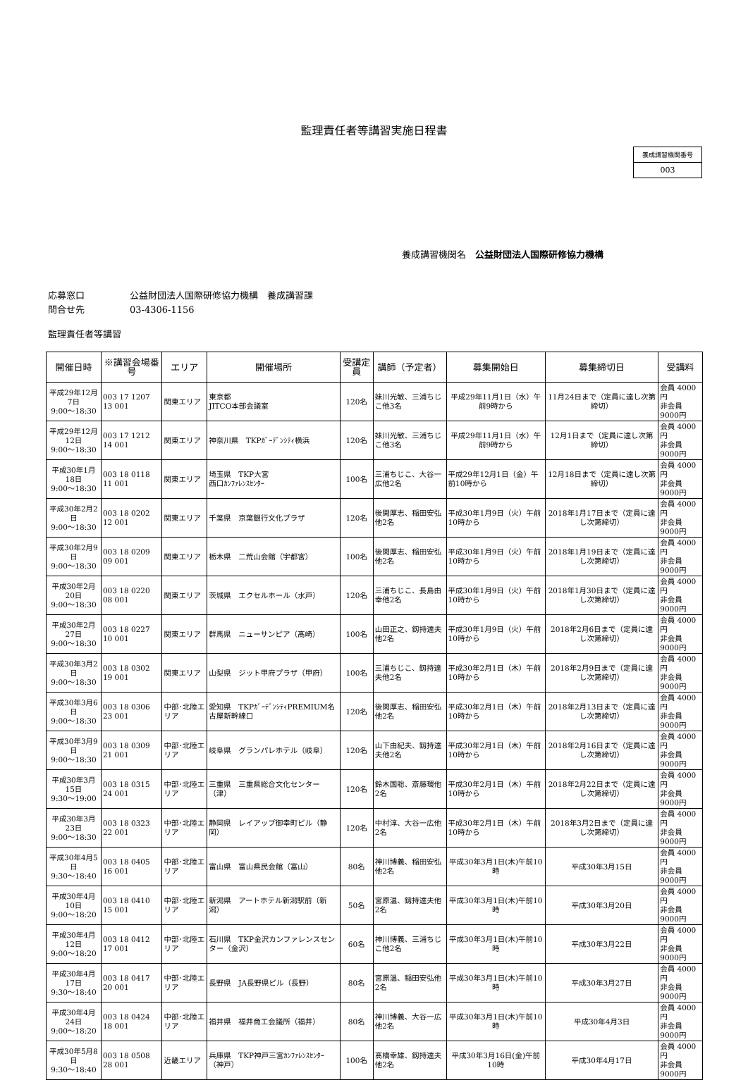監理責任者等講習実施日程書
養成講習機関番号
003
養成講習機関名　公益財団法人国際研修協力機構
応募窓口 公益財団法人国際研修協力機構　養成講習課
問合せ先 03-4306-1156
監理責任者等講習
| 開催日時 | ※講習会場番号 | エリア | 開催場所 | 受講定員 | 講師（予定者） | 募集開始日 | 募集締切日 | 受講料 |
| --- | --- | --- | --- | --- | --- | --- | --- | --- |
| 平成29年12月7日 9:00～18:30 | 003 17 1207 13 001 | 関東エリア | 東京都 JITCO本部会議室 | 120名 | 妹川光敏、三浦ちじこ他3名 | 平成29年11月1日（水）午前9時から | 11月24日まで（定員に達し次第締切） | 会員 4000円 非会員 9000円 |
| 平成29年12月12日 9:00～18:30 | 003 17 1212 14 001 | 関東エリア | 神奈川県 TKPｶﾞｰﾃﾞﾝｼﾃｨ横浜 | 120名 | 妹川光敏、三浦ちじこ他3名 | 平成29年11月1日（水）午前9時から | 12月1日まで（定員に達し次第締切） | 会員 4000円 非会員 9000円 |
| 平成30年1月18日 9:00～18:30 | 003 18 0118 11 001 | 関東エリア | 埼玉県 TKP大宮 西口ｶﾝﾌｧﾚﾝｽｾﾝﾀｰ | 100名 | 三浦ちじこ、大谷一広他2名 | 平成29年12月1日（金）午前10時から | 12月18日まで（定員に達し次第締切） | 会員 4000円 非会員 9000円 |
| 平成30年2月2日 9:00～18:30 | 003 18 0202 12 001 | 関東エリア | 千葉県 京葉銀行文化プラザ | 120名 | 後閑厚志、稲田安弘他2名 | 平成30年1月9日（火）午前10時から | 2018年1月17日まで（定員に達し次第締切） | 会員 4000円 非会員 9000円 |
| 平成30年2月9日 9:00～18:30 | 003 18 0209 09 001 | 関東エリア | 栃木県 二荒山会館（宇都宮） | 100名 | 後閑厚志、稲田安弘他2名 | 平成30年1月9日（火）午前10時から | 2018年1月19日まで（定員に達し次第締切） | 会員 4000円 非会員 9000円 |
| 平成30年2月20日 9:00～18:30 | 003 18 0220 08 001 | 関東エリア | 茨城県 エクセルホール（水戸） | 120名 | 三浦ちじこ、長島由幸他2名 | 平成30年1月9日（火）午前10時から | 2018年1月30日まで（定員に達し次第締切） | 会員 4000円 非会員 9000円 |
| 平成30年2月27日 9:00～18:30 | 003 18 0227 10 001 | 関東エリア | 群馬県 ニューサンピア（高崎） | 100名 | 山田正之、釼持達夫他2名 | 平成30年1月9日（火）午前10時から | 2018年2月6日まで（定員に達し次第締切） | 会員 4000円 非会員 9000円 |
| 平成30年3月2日 9:00～18:30 | 003 18 0302 19 001 | 関東エリア | 山梨県 ジット甲府プラザ（甲府） | 100名 | 三浦ちじこ、釼持達夫他2名 | 平成30年2月1日（木）午前10時から | 2018年2月9日まで（定員に達し次第締切） | 会員 4000円 非会員 9000円 |
| 平成30年3月6日 9:00～18:30 | 003 18 0306 23 001 | 中部･北陸エリア | 愛知県 TKPｶﾞｰﾃﾞﾝｼﾃｨPREMIUM名古屋新幹線口 | 120名 | 後閑厚志、稲田安弘他2名 | 平成30年2月1日（木）午前10時から | 2018年2月13日まで（定員に達し次第締切） | 会員 4000円 非会員 9000円 |
| 平成30年3月9日 9:00～18:30 | 003 18 0309 21 001 | 中部･北陸エリア | 岐阜県 グランパレホテル（岐阜） | 120名 | 山下由紀夫、釼持達夫他2名 | 平成30年2月1日（木）午前10時から | 2018年2月16日まで（定員に達し次第締切） | 会員 4000円 非会員 9000円 |
| 平成30年3月15日 9:30～19:00 | 003 18 0315 24 001 | 中部･北陸エリア | 三重県 三重県総合文化センター（津） | 120名 | 鈴木国聡、斎藤環他2名 | 平成30年2月1日（木）午前10時から | 2018年2月22日まで（定員に達し次第締切） | 会員 4000円 非会員 9000円 |
| 平成30年3月23日 9:00～18:30 | 003 18 0323 22 001 | 中部･北陸エリア | 静岡県 レイアップ御幸町ビル（静岡） | 120名 | 中村淳、大谷一広他2名 | 平成30年2月1日（木）午前10時から | 2018年3月2日まで（定員に達し次第締切） | 会員 4000円 非会員 9000円 |
| 平成30年4月5日 9:30～18:40 | 003 18 0405 16 001 | 中部･北陸エリア | 富山県 富山県民会館（富山） | 80名 | 神川博義、稲田安弘他2名 | 平成30年3月1日(木)午前10時 | 平成30年3月15日 | 会員 4000円 非会員 9000円 |
| 平成30年4月10日 9:00～18:20 | 003 18 0410 15 001 | 中部･北陸エリア | 新潟県 アートホテル新潟駅前（新潟） | 50名 | 宮原温、釼持達夫他2名 | 平成30年3月1日(木)午前10時 | 平成30年3月20日 | 会員 4000円 非会員 9000円 |
| 平成30年4月12日 9:00～18:20 | 003 18 0412 17 001 | 中部･北陸エリア | 石川県 TKP金沢カンファレンスセンター（金沢） | 60名 | 神川博義、三浦ちじこ他2名 | 平成30年3月1日(木)午前10時 | 平成30年3月22日 | 会員 4000円 非会員 9000円 |
| 平成30年4月17日 9:30～18:40 | 003 18 0417 20 001 | 中部･北陸エリア | 長野県 JA長野県ビル（長野） | 80名 | 宮原温、稲田安弘他2名 | 平成30年3月1日(木)午前10時 | 平成30年3月27日 | 会員 4000円 非会員 9000円 |
| 平成30年4月24日 9:00～18:20 | 003 18 0424 18 001 | 中部･北陸エリア | 福井県 福井商工会議所（福井） | 80名 | 神川博義、大谷一広他2名 | 平成30年3月1日(木)午前10時 | 平成30年4月3日 | 会員 4000円 非会員 9000円 |
| 平成30年5月8日 9:30～18:40 | 003 18 0508 28 001 | 近畿エリア | 兵庫県 TKP神戸三宮ｶﾝﾌｧﾚﾝｽｾﾝﾀｰ（神戸） | 100名 | 髙橋幸雄、釼持達夫他2名 | 平成30年3月16日(金)午前10時 | 平成30年4月17日 | 会員 4000円 非会員 9000円 |